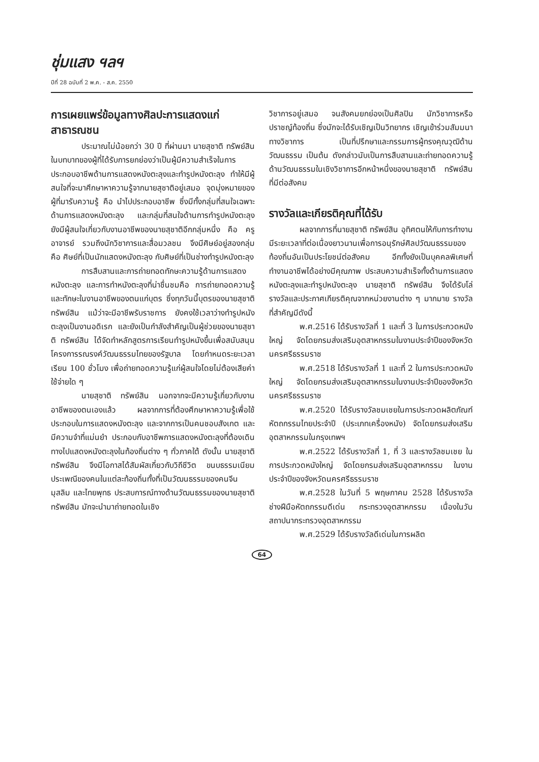ชุ่มแสง ฯลฯ
ปีที่ 28 ฉบับที่ 2 พ.ค. - ส.ค. 2550
การเผยแพร่ข้อมูลทางศิลปะการแสดงแก่สาธารณชน
ประมาณไม่น้อยกว่า 30 ปี ที่ผ่านมา นายสุชาติ ทรัพย์สิน ในบทบาทของผู้ที่ได้รับการยกย่องว่าเป็นผู้มีความสำเร็จในการประกอบอาชีพด้านการแสดงหนังตะลุงและทำรูปหนังตะลุง ทำให้มีผู้สนใจที่จะมาศึกษาหาความรู้จากนายสุชาติอยู่เสมอ จุดมุ่งหมายของผู้ที่มารับความรู้ คือ นำไปประกอบอาชีพ ซึ่งมีทั้งกลุ่มที่สนใจเฉพาะด้านการแสดงหนังตะลุง และกลุ่มที่สนใจด้านการทำรูปหนังตะลุง ยังมีผู้สนใจเกี่ยวกับงานอาชีพของนายสุชาติอีกกลุ่มหนึ่ง คือ ครู อาจารย์ รวมถึงนักวิชาการและสื่อมวลชน จึงมีศิษย์อยู่สองกลุ่ม คือ ศิษย์ที่เป็นนักแสดงหนังตะลุง กับศิษย์ที่เป็นช่างทำรูปหนังตะลุง
การสืบสานและการถ่ายทอดทักษะความรู้ด้านการแสดงหนังตะลุง และการทำหนังตะลุงที่น่าชื่นชมคือ การถ่ายทอดความรู้และทักษะในงานอาชีพของตนแก่บุตร ซึ่งทุกวันนี้บุตรของนายสุชาติ ทรัพย์สิน แม้ว่าจะมีอาชีพรับราชการ ยังคงใช้เวลาว่างทำรูปหนังตะลุงเป็นงานอดิเรก และยังเป็นกำลังสำคัญเป็นผู้ช่วยของนายสุชาติ ทรัพย์สิน ได้จัดทำหลักสูตรการเรียนทำรูปหนังขึ้นเพื่อสนับสนุนโครงการรณรงค์วัฒนธรรมไทยของรัฐบาล โดยกำหนดระยะเวลาเรียน 100 ชั่วโมง เพื่อถ่ายทอดความรู้แก่ผู้สนใจโดยไม่ต้องเสียค่าใช้จ่ายใด ๆ
นายสุชาติ ทรัพย์สิน นอกจากจะมีความรู้เกี่ยวกับงานอาชีพของตนเองแล้ว ผลจากการที่ต้องศึกษาหาความรู้เพื่อใช้ประกอบในการแสดงหนังตะลุง และจากการเป็นคนชอบสังเกต และมีความจำที่แม่นยำ ประกอบกับอาชีพการแสดงหนังตะลุงที่ต้องเดินทางไปแสดงหนังตะลุงในท้องถิ่นต่าง ๆ ทั่วภาคใต้ ดังนั้น นายสุชาติ ทรัพย์สิน จึงมีโอกาสได้สัมผัสเกี่ยวกับวิถีชีวิต ขนบธรรมเนียมประเพณีของคนในแต่ละท้องถิ่นทั้งที่เป็นวัฒนธรรมของคนจีน มุสลิม และไทยพุทธ ประสบการณ์ทางด้านวัฒนธรรมของนายสุชาติ ทรัพย์สิน มักจะนำมาถ่ายทอดในเชิง
วิชาการอยู่เสมอ จนสังคมยกย่องเป็นศิลปิน นักวิชาการหรือปราชญ์ท้องถิ่น ซึ่งมักจะได้รับเชิญเป็นวิทยากร เชิญเข้าร่วมสัมมนาทางวิชาการ เป็นที่ปรึกษาและกรรมการผู้ทรงคุณวุฒิด้านวัฒนธรรม เป็นต้น ดังกล่าวนับเป็นการสืบสานและถ่ายทอดความรู้ด้านวัฒนธรรมในเชิงวิชาการอีกหน้าหนึ่งของนายสุชาติ ทรัพย์สิน ที่มีต่อสังคม
รางวัลและเกียรติคุณที่ได้รับ
ผลจากการที่นายสุชาติ ทรัพย์สิน อุทิศตนให้กับการทำงานมีระยะเวลาที่ต่อเนื่องยาวนานเพื่อการอนุรักษ์ศิลปวัฒนธรรมของท้องถิ่นอันเป็นประโยชน์ต่อสังคม อีกทั้งยังเป็นบุคคลพิเศษที่ทำงานอาชีพได้อย่างมีคุณภาพ ประสบความสำเร็จทั้งด้านการแสดงหนังตะลุงและทำรูปหนังตะลุง นายสุชาติ ทรัพย์สิน จึงได้รับโล่รางวัลและประกาศเกียรติคุณจากหน่วยงานต่าง ๆ มากมาย รางวัลที่สำคัญมีดังนี้
พ.ศ.2516 ได้รับรางวัลที่ 1 และที่ 3 ในการประกวดหนังใหญ่ จัดโดยกรมส่งเสริมอุตสาหกรรมในงานประจำปีของจังหวัดนครศรีธรรมราช
พ.ศ.2518 ได้รับรางวัลที่ 1 และที่ 2 ในการประกวดหนังใหญ่ จัดโดยกรมส่งเสริมอุตสาหกรรมในงานประจำปีของจังหวัดนครศรีธรรมราช
พ.ศ.2520 ได้รับรางวัลชมเชยในการประกวดผลิตภัณฑ์หัตถกรรมไทยประจำปี (ประเภทเครื่องหนัง) จัดโดยกรมส่งเสริมอุตสาหกรรมในกรุงเทพฯ
พ.ศ.2522 ได้รับรางวัลที่ 1, ที่ 3 และรางวัลชมเชย ในการประกวดหนังใหญ่ จัดโดยกรมส่งเสริมอุตสาหกรรม ในงานประจำปีของจังหวัดนครศรีธรรมราช
พ.ศ.2528 ในวันที่ 5 พฤษภาคม 2528 ได้รับรางวัลช่างฝีมือหัตถกรรมดีเด่น กระทรวงอุตสาหกรรม เนื่องในวันสถาปนากระทรวงอุตสาหกรรม
พ.ศ.2529 ได้รับรางวัลดีเด่นในการผลิต
64